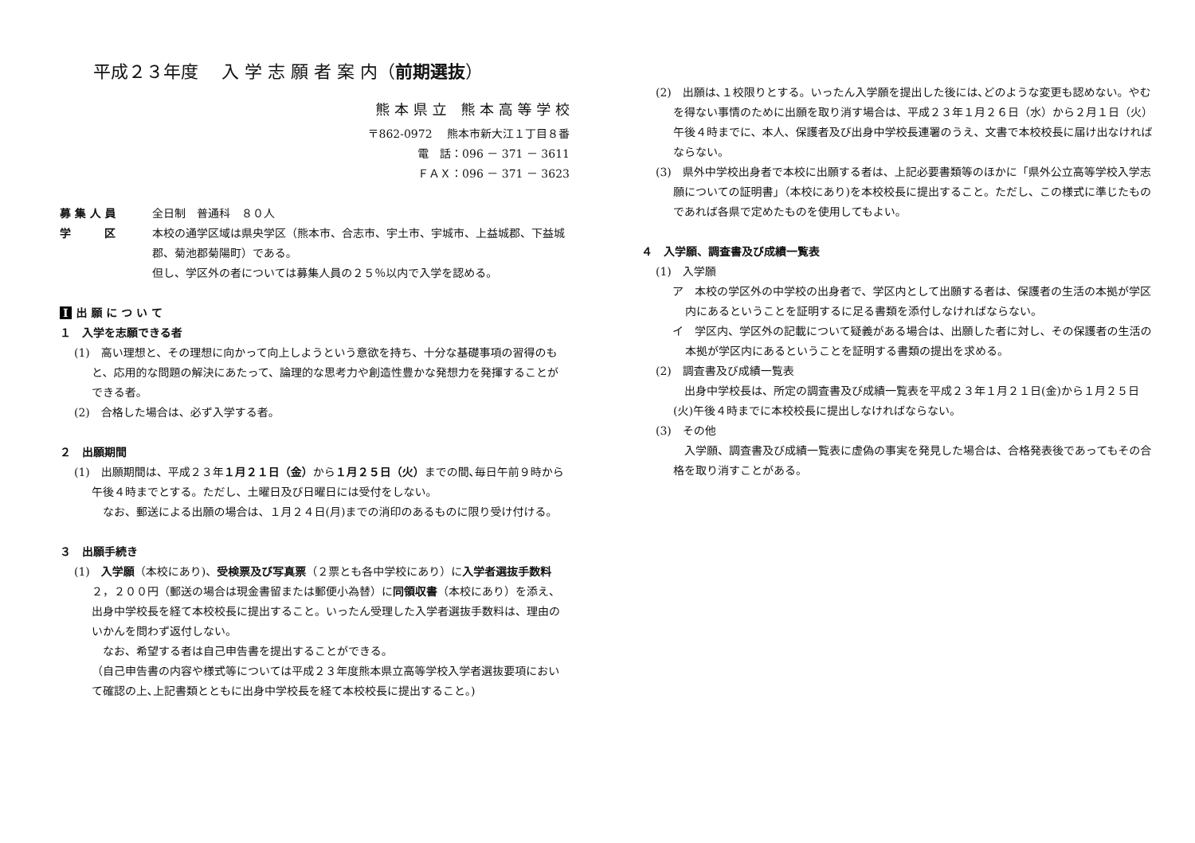平成２３年度　 入 学 志 願 者 案 内（前期選抜）
熊 本 県 立　熊 本 高 等 学 校
〒862-0972　 熊本市新大江１丁目８番
電　話：096 － 371 － 3611
ＦＡＸ：096 － 371 － 3623
募 集 人 員 全日制　普通科　８０人
学　　　区 本校の通学区域は県央学区（熊本市、合志市、宇土市、宇城市、上益城郡、下益城郡、菊池郡菊陽町）である。
但し、学区外の者については募集人員の２５％以内で入学を認める。
Ⅰ 出 願 に つ い て
１　入学を志願できる者
(1)　高い理想と、その理想に向かって向上しようという意欲を持ち、十分な基礎事項の習得のもと、応用的な問題の解決にあたって、論理的な思考力や創造性豊かな発想力を発揮することができる者。
(2)　合格した場合は、必ず入学する者。
２　出願期間
(1)　出願期間は、平成２３年１月２１日（金）から１月２５日（火）までの間､毎日午前９時から午後４時までとする。ただし、土曜日及び日曜日には受付をしない。
　なお、郵送による出願の場合は、１月２４日(月)までの消印のあるものに限り受け付ける。
３　出願手続き
(1)　入学願（本校にあり)、受検票及び写真票（２票とも各中学校にあり）に入学者選抜手数料２，２００円（郵送の場合は現金書留または郵便小為替）に同領収書（本校にあり）を添え、出身中学校長を経て本校校長に提出すること。いったん受理した入学者選抜手数料は、理由のいかんを問わず返付しない。
　なお、希望する者は自己申告書を提出することができる。
（自己申告書の内容や様式等については平成２３年度熊本県立高等学校入学者選抜要項において確認の上､上記書類とともに出身中学校長を経て本校校長に提出すること｡)
(2)　出願は､１校限りとする。いったん入学願を提出した後には､どのような変更も認めない。やむを得ない事情のために出願を取り消す場合は、平成２３年１月２６日（水）から２月１日（火）午後４時までに、本人、保護者及び出身中学校長連署のうえ、文書で本校校長に届け出なければならない。
(3)　県外中学校出身者で本校に出願する者は、上記必要書類等のほかに「県外公立高等学校入学志願についての証明書」（本校にあり)を本校校長に提出すること。ただし、この様式に準じたものであれば各県で定めたものを使用してもよい。
４　入学願、調査書及び成績一覧表
(1)　入学願
ア　本校の学区外の中学校の出身者で、学区内として出願する者は、保護者の生活の本拠が学区内にあるということを証明するに足る書類を添付しなければならない。
イ　学区内、学区外の記載について疑義がある場合は、出願した者に対し、その保護者の生活の本拠が学区内にあるということを証明する書類の提出を求める。
(2)　調査書及び成績一覧表
　出身中学校長は、所定の調査書及び成績一覧表を平成２３年１月２１日(金)から１月２５日(火)午後４時までに本校校長に提出しなければならない。
(3)　その他
　入学願、調査書及び成績一覧表に虚偽の事実を発見した場合は、合格発表後であってもその合格を取り消すことがある。